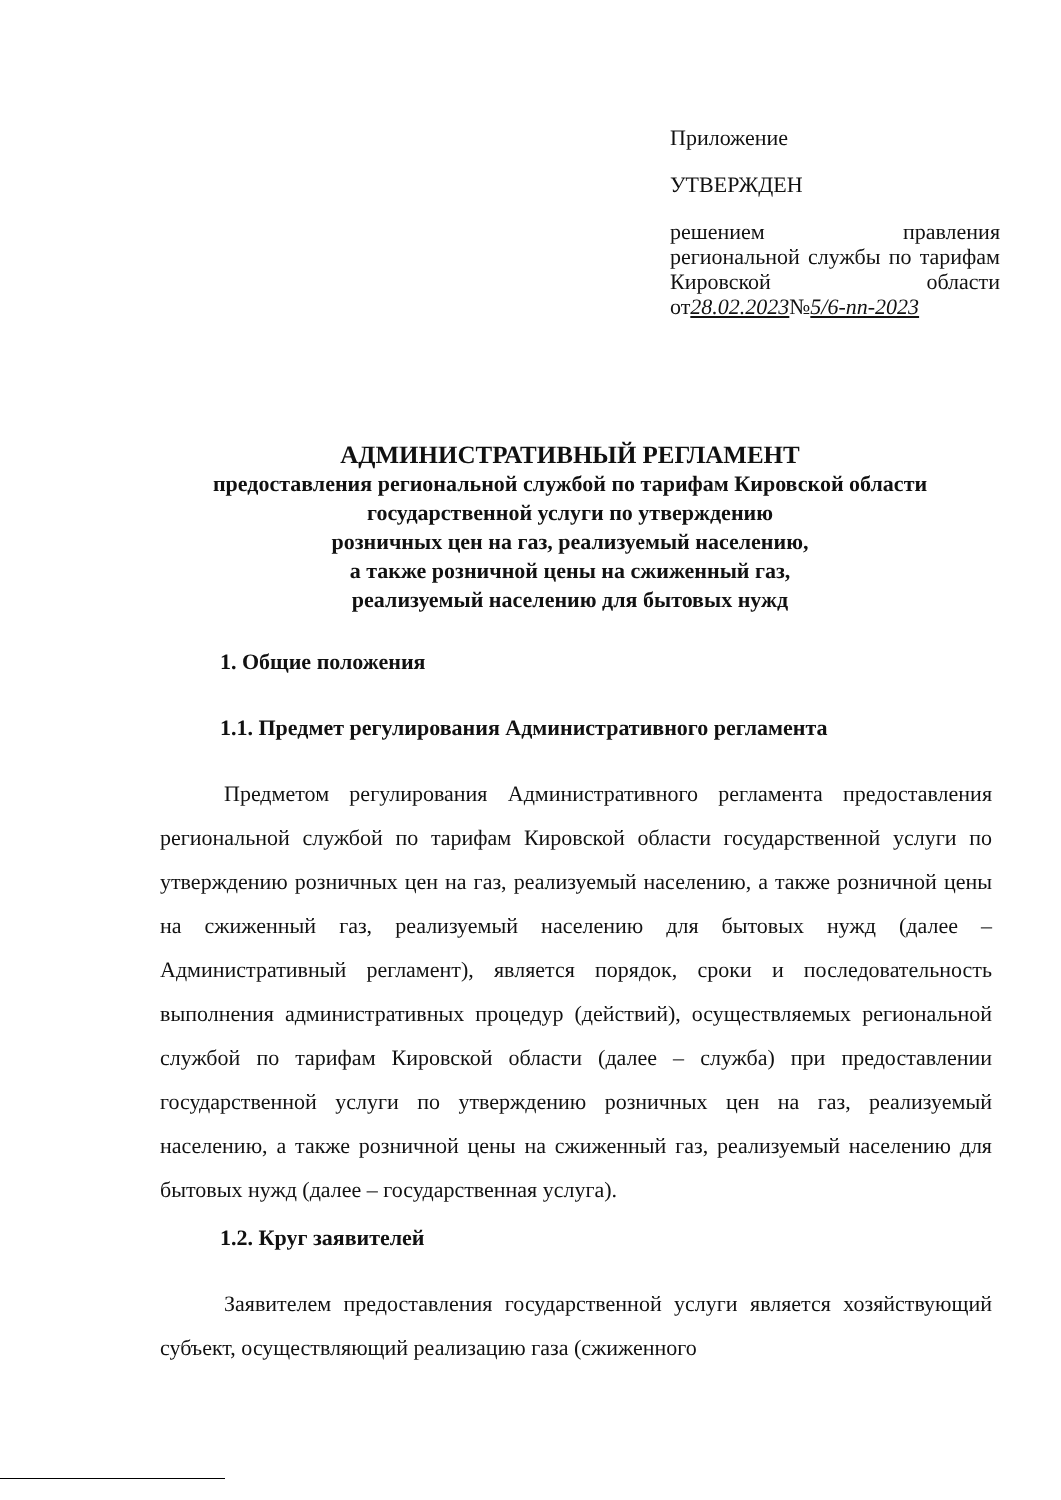Приложение
УТВЕРЖДЕН
решением правления региональной службы по тарифам Кировской области от28.02.2023№5/6-пп-2023
АДМИНИСТРАТИВНЫЙ РЕГЛАМЕНТ
предоставления региональной службой по тарифам Кировской области
государственной услуги по утверждению
розничных цен на газ, реализуемый населению,
а также розничной цены на сжиженный газ,
реализуемый населению для бытовых нужд
1. Общие положения
1.1. Предмет регулирования Административного регламента
Предметом регулирования Административного регламента предоставления региональной службой по тарифам Кировской области государственной услуги по утверждению розничных цен на газ, реализуемый населению, а также розничной цены на сжиженный газ, реализуемый населению для бытовых нужд (далее – Административный регламент), является порядок, сроки и последовательность выполнения административных процедур (действий), осуществляемых региональной службой по тарифам Кировской области (далее – служба) при предоставлении государственной услуги по утверждению розничных цен на газ, реализуемый населению, а также розничной цены на сжиженный газ, реализуемый населению для бытовых нужд (далее – государственная услуга).
1.2. Круг заявителей
Заявителем предоставления государственной услуги является хозяйствующий субъект, осуществляющий реализацию газа (сжиженного